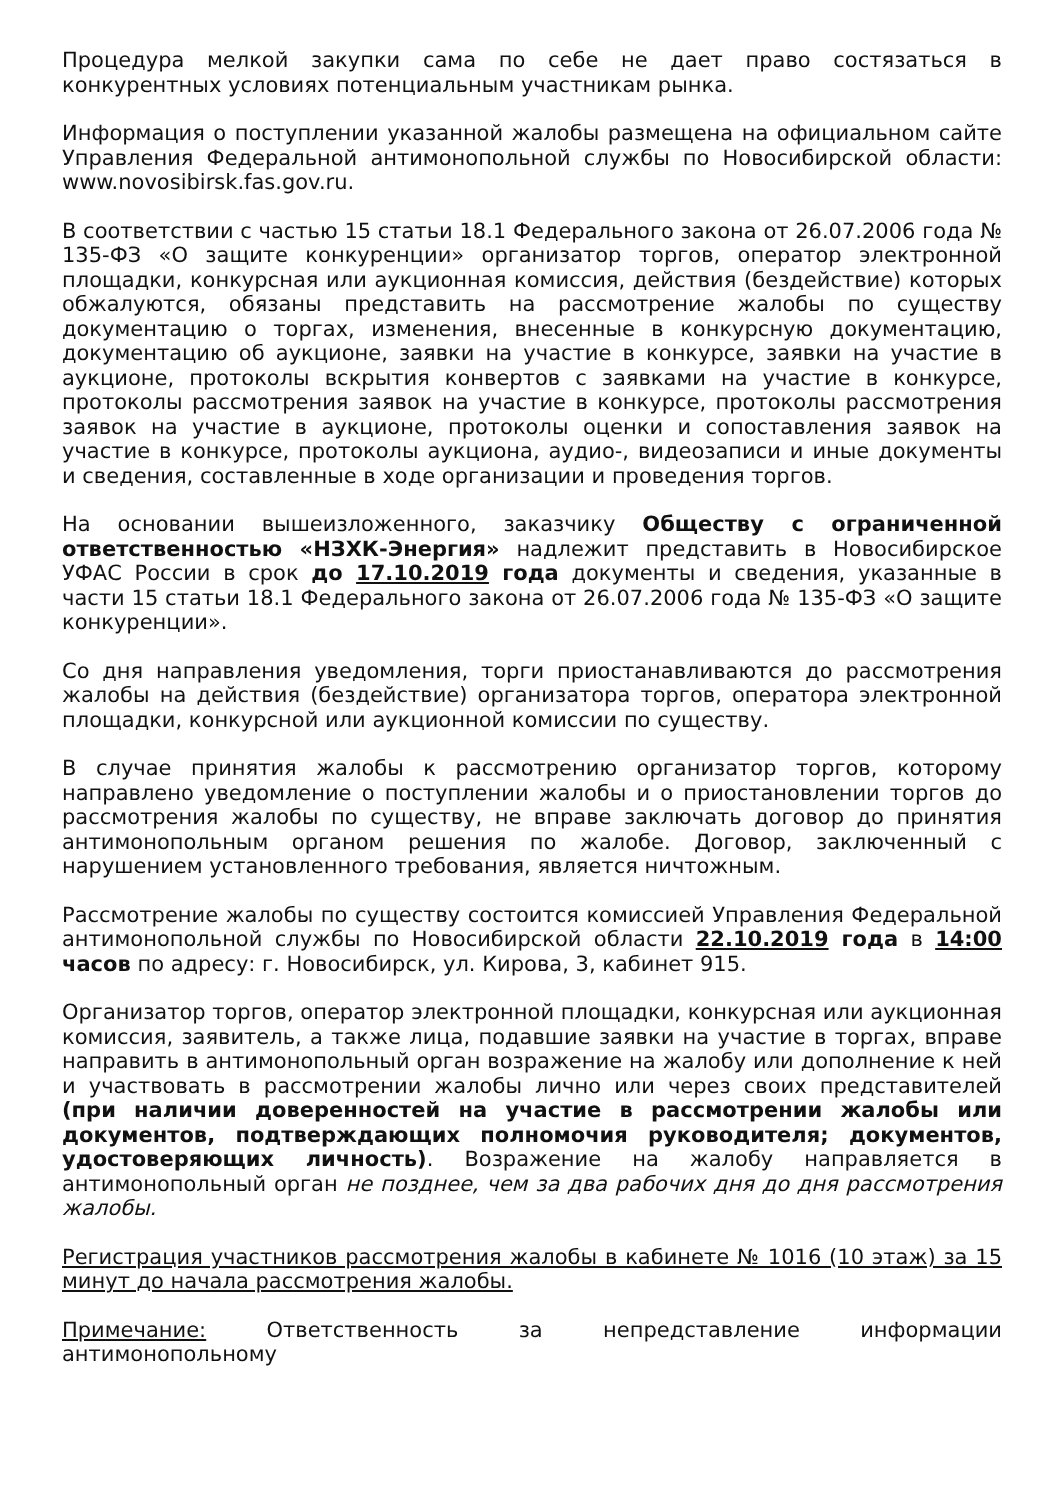Процедура мелкой закупки сама по себе не дает право состязаться в конкурентных условиях потенциальным участникам рынка.
Информация о поступлении указанной жалобы размещена на официальном сайте Управления Федеральной антимонопольной службы по Новосибирской области: www.novosibirsk.fas.gov.ru.
В соответствии с частью 15 статьи 18.1 Федерального закона от 26.07.2006 года № 135-ФЗ «О защите конкуренции» организатор торгов, оператор электронной площадки, конкурсная или аукционная комиссия, действия (бездействие) которых обжалуются, обязаны представить на рассмотрение жалобы по существу документацию о торгах, изменения, внесенные в конкурсную документацию, документацию об аукционе, заявки на участие в конкурсе, заявки на участие в аукционе, протоколы вскрытия конвертов с заявками на участие в конкурсе, протоколы рассмотрения заявок на участие в конкурсе, протоколы рассмотрения заявок на участие в аукционе, протоколы оценки и сопоставления заявок на участие в конкурсе, протоколы аукциона, аудио-, видеозаписи и иные документы и сведения, составленные в ходе организации и проведения торгов.
На основании вышеизложенного, заказчику Обществу с ограниченной ответственностью «НЗХК-Энергия» надлежит представить в Новосибирское УФАС России в срок до 17.10.2019 года документы и сведения, указанные в части 15 статьи 18.1 Федерального закона от 26.07.2006 года № 135-ФЗ «О защите конкуренции».
Со дня направления уведомления, торги приостанавливаются до рассмотрения жалобы на действия (бездействие) организатора торгов, оператора электронной площадки, конкурсной или аукционной комиссии по существу.
В случае принятия жалобы к рассмотрению организатор торгов, которому направлено уведомление о поступлении жалобы и о приостановлении торгов до рассмотрения жалобы по существу, не вправе заключать договор до принятия антимонопольным органом решения по жалобе. Договор, заключенный с нарушением установленного требования, является ничтожным.
Рассмотрение жалобы по существу состоится комиссией Управления Федеральной антимонопольной службы по Новосибирской области 22.10.2019 года в 14:00 часов по адресу: г. Новосибирск, ул. Кирова, 3, кабинет 915.
Организатор торгов, оператор электронной площадки, конкурсная или аукционная комиссия, заявитель, а также лица, подавшие заявки на участие в торгах, вправе направить в антимонопольный орган возражение на жалобу или дополнение к ней и участвовать в рассмотрении жалобы лично или через своих представителей (при наличии доверенностей на участие в рассмотрении жалобы или документов, подтверждающих полномочия руководителя; документов, удостоверяющих личность). Возражение на жалобу направляется в антимонопольный орган не позднее, чем за два рабочих дня до дня рассмотрения жалобы.
Регистрация участников рассмотрения жалобы в кабинете № 1016 (10 этаж) за 15 минут до начала рассмотрения жалобы.
Примечание: Ответственность за непредставление информации антимонопольному